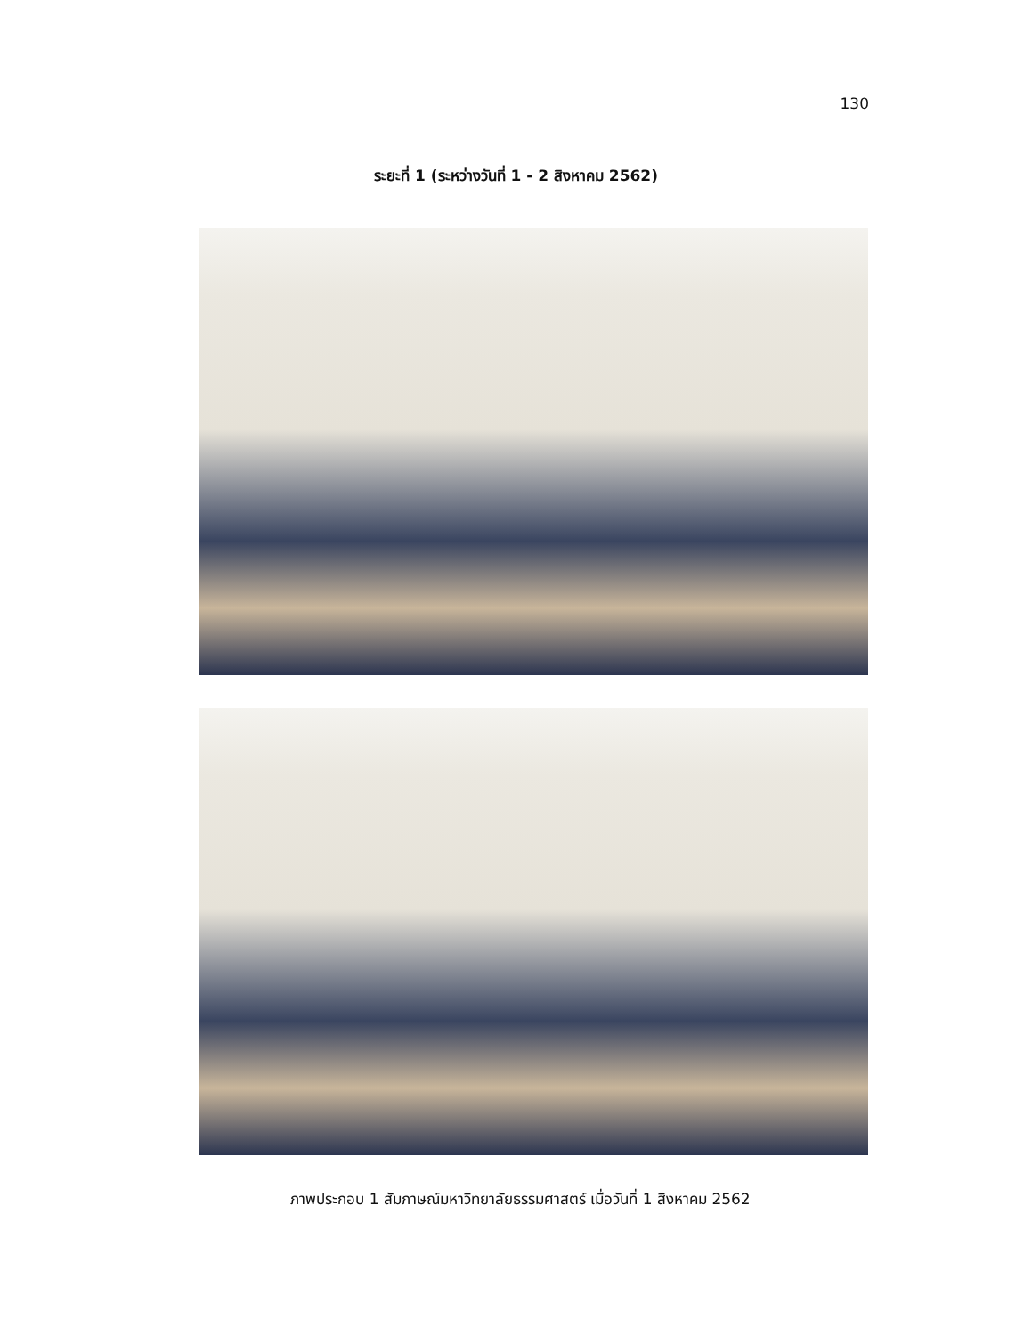130
ระยะที่ 1 (ระหว่างวันที่ 1 - 2 สิงหาคม 2562)
ภาพประกอบ 1 สัมภาษณ์มหาวิทยาลัยธรรมศาสตร์ เมื่อวันที่ 1 สิงหาคม 2562